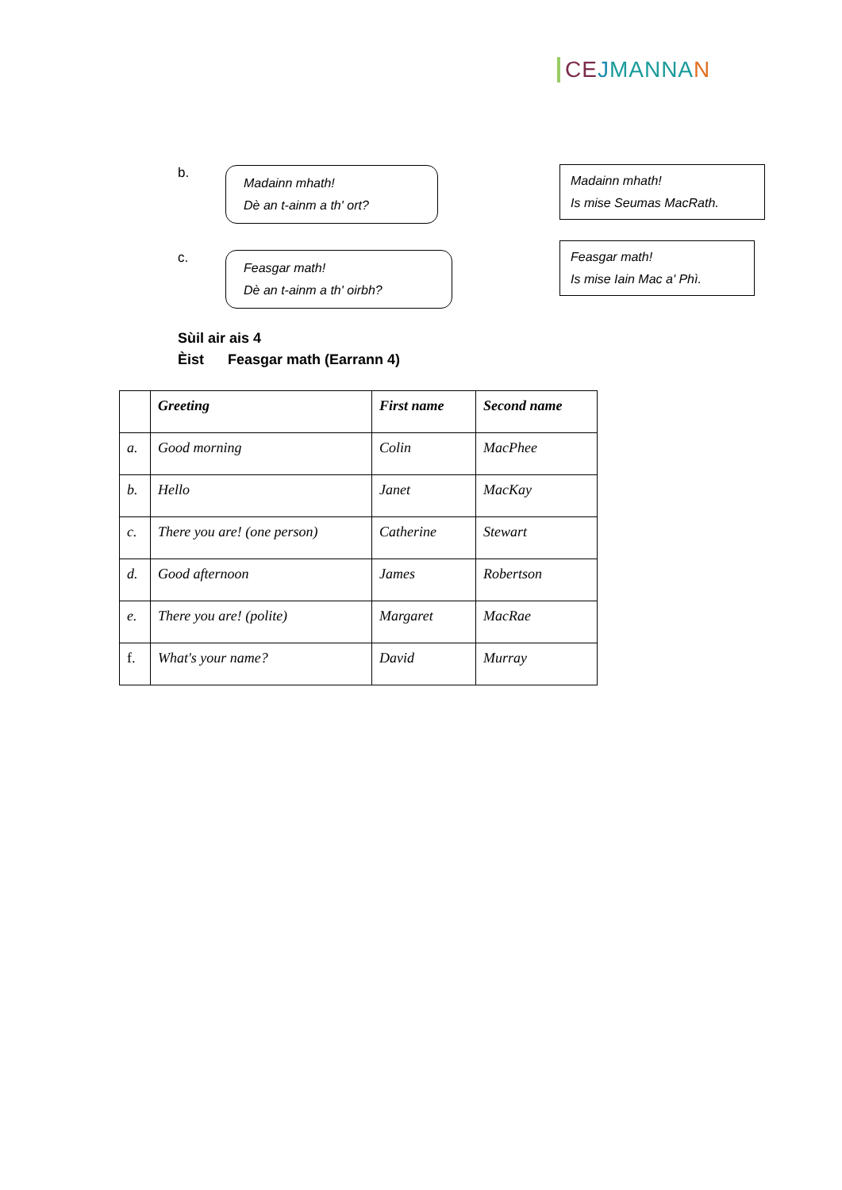CE JMANNA N
b.
Madainn mhath!
Dè an t-ainm a th' ort?
Madainn mhath!
Is mise Seumas MacRath.
c.
Feasgar math!
Dè an t-ainm a th' oirbh?
Feasgar math!
Is mise Iain Mac a' Phì.
Sùil air ais 4
Èist Feasgar math (Earrann 4)
| | Greeting | First name | Second name |
| --- | --- | --- | --- |
| a. | Good morning | Colin | MacPhee |
| b. | Hello | Janet | MacKay |
| c. | There you are! (one person) | Catherine | Stewart |
| d. | Good afternoon | James | Robertson |
| e. | There you are! (polite) | Margaret | MacRae |
| f. | What's your name? | David | Murray |